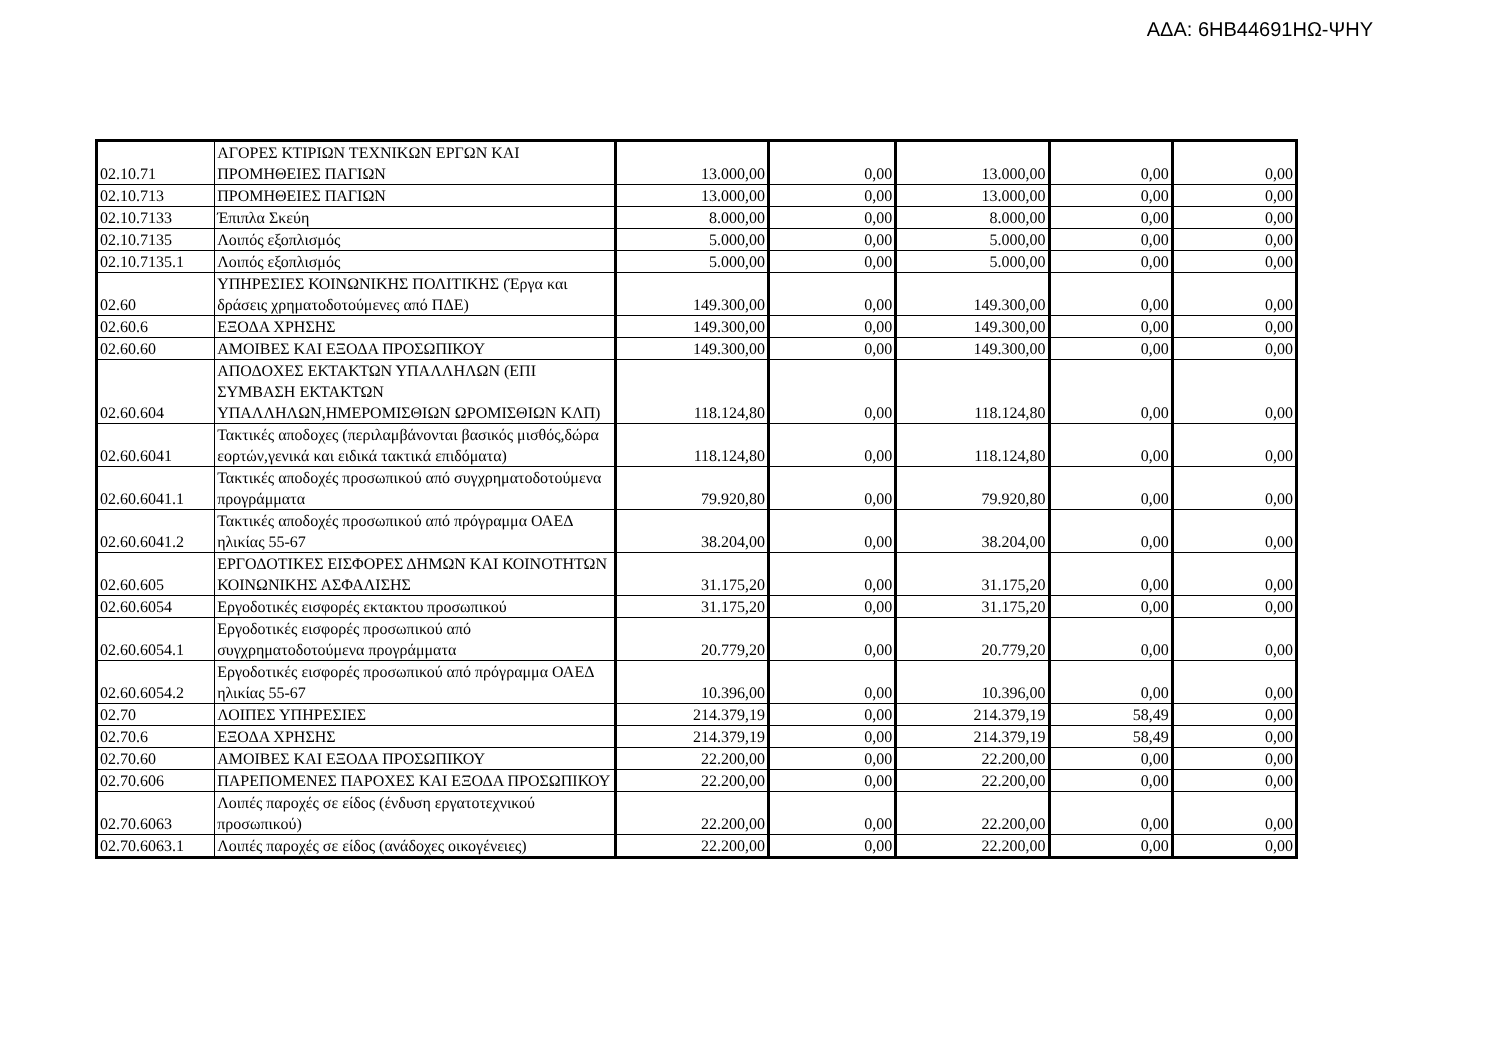ΑΔΑ: 6ΗΒ44691ΗΩ-ΨΗΥ
| 02.10.71 | ΑΓΟΡΕΣ ΚΤΙΡΙΩΝ ΤΕΧΝΙΚΩΝ ΕΡΓΩΝ ΚΑΙ ΠΡΟΜΗΘΕΙΕΣ ΠΑΓΙΩΝ | 13.000,00 | 0,00 | 13.000,00 | 0,00 | 0,00 |
| 02.10.713 | ΠΡΟΜΗΘΕΙΕΣ ΠΑΓΙΩΝ | 13.000,00 | 0,00 | 13.000,00 | 0,00 | 0,00 |
| 02.10.7133 | Έπιπλα Σκεύη | 8.000,00 | 0,00 | 8.000,00 | 0,00 | 0,00 |
| 02.10.7135 | Λοιπός εξοπλισμός | 5.000,00 | 0,00 | 5.000,00 | 0,00 | 0,00 |
| 02.10.7135.1 | Λοιπός εξοπλισμός | 5.000,00 | 0,00 | 5.000,00 | 0,00 | 0,00 |
| 02.60 | ΥΠΗΡΕΣΙΕΣ ΚΟΙΝΩΝΙΚΗΣ ΠΟΛΙΤΙΚΗΣ (Έργα και δράσεις χρηματοδοτούμενες από ΠΔΕ) | 149.300,00 | 0,00 | 149.300,00 | 0,00 | 0,00 |
| 02.60.6 | ΕΞΟΔΑ ΧΡΗΣΗΣ | 149.300,00 | 0,00 | 149.300,00 | 0,00 | 0,00 |
| 02.60.60 | ΑΜΟΙΒΕΣ ΚΑΙ ΕΞΟΔΑ ΠΡΟΣΩΠΙΚΟΥ | 149.300,00 | 0,00 | 149.300,00 | 0,00 | 0,00 |
| 02.60.604 | ΑΠΟΔΟΧΕΣ ΕΚΤΑΚΤΩΝ ΥΠΑΛΛΗΛΩΝ (ΕΠΙ ΣΥΜΒΑΣΗ ΕΚΤΑΚΤΩΝ ΥΠΑΛΛΗΛΩΝ,ΗΜΕΡΟΜΙΣΘΙΩΝ ΩΡΟΜΙΣΘΙΩΝ ΚΛΠ) | 118.124,80 | 0,00 | 118.124,80 | 0,00 | 0,00 |
| 02.60.6041 | Τακτικές αποδοχες (περιλαμβάνονται βασικός μισθός,δώρα εορτών,γενικά και ειδικά τακτικά επιδόματα) | 118.124,80 | 0,00 | 118.124,80 | 0,00 | 0,00 |
| 02.60.6041.1 | Τακτικές αποδοχές προσωπικού από συγχρηματοδοτούμενα προγράμματα | 79.920,80 | 0,00 | 79.920,80 | 0,00 | 0,00 |
| 02.60.6041.2 | Τακτικές αποδοχές προσωπικού από πρόγραμμα ΟΑΕΔ ηλικίας 55-67 | 38.204,00 | 0,00 | 38.204,00 | 0,00 | 0,00 |
| 02.60.605 | ΕΡΓΟΔΟΤΙΚΕΣ ΕΙΣΦΟΡΕΣ ΔΗΜΩΝ ΚΑΙ ΚΟΙΝΟΤΗΤΩΝ ΚΟΙΝΩΝΙΚΗΣ ΑΣΦΑΛΙΣΗΣ | 31.175,20 | 0,00 | 31.175,20 | 0,00 | 0,00 |
| 02.60.6054 | Εργοδοτικές εισφορές εκτακτου προσωπικού | 31.175,20 | 0,00 | 31.175,20 | 0,00 | 0,00 |
| 02.60.6054.1 | Εργοδοτικές εισφορές προσωπικού από συγχρηματοδοτούμενα προγράμματα | 20.779,20 | 0,00 | 20.779,20 | 0,00 | 0,00 |
| 02.60.6054.2 | Εργοδοτικές εισφορές προσωπικού από πρόγραμμα ΟΑΕΔ ηλικίας 55-67 | 10.396,00 | 0,00 | 10.396,00 | 0,00 | 0,00 |
| 02.70 | ΛΟΙΠΕΣ ΥΠΗΡΕΣΙΕΣ | 214.379,19 | 0,00 | 214.379,19 | 58,49 | 0,00 |
| 02.70.6 | ΕΞΟΔΑ ΧΡΗΣΗΣ | 214.379,19 | 0,00 | 214.379,19 | 58,49 | 0,00 |
| 02.70.60 | ΑΜΟΙΒΕΣ ΚΑΙ ΕΞΟΔΑ ΠΡΟΣΩΠΙΚΟΥ | 22.200,00 | 0,00 | 22.200,00 | 0,00 | 0,00 |
| 02.70.606 | ΠΑΡΕΠΟΜΕΝΕΣ ΠΑΡΟΧΕΣ ΚΑΙ ΕΞΟΔΑ ΠΡΟΣΩΠΙΚΟΥ | 22.200,00 | 0,00 | 22.200,00 | 0,00 | 0,00 |
| 02.70.6063 | Λοιπές παροχές σε είδος (ένδυση εργατοτεχνικού προσωπικού) | 22.200,00 | 0,00 | 22.200,00 | 0,00 | 0,00 |
| 02.70.6063.1 | Λοιπές παροχές σε είδος (ανάδοχες οικογένειες) | 22.200,00 | 0,00 | 22.200,00 | 0,00 | 0,00 |